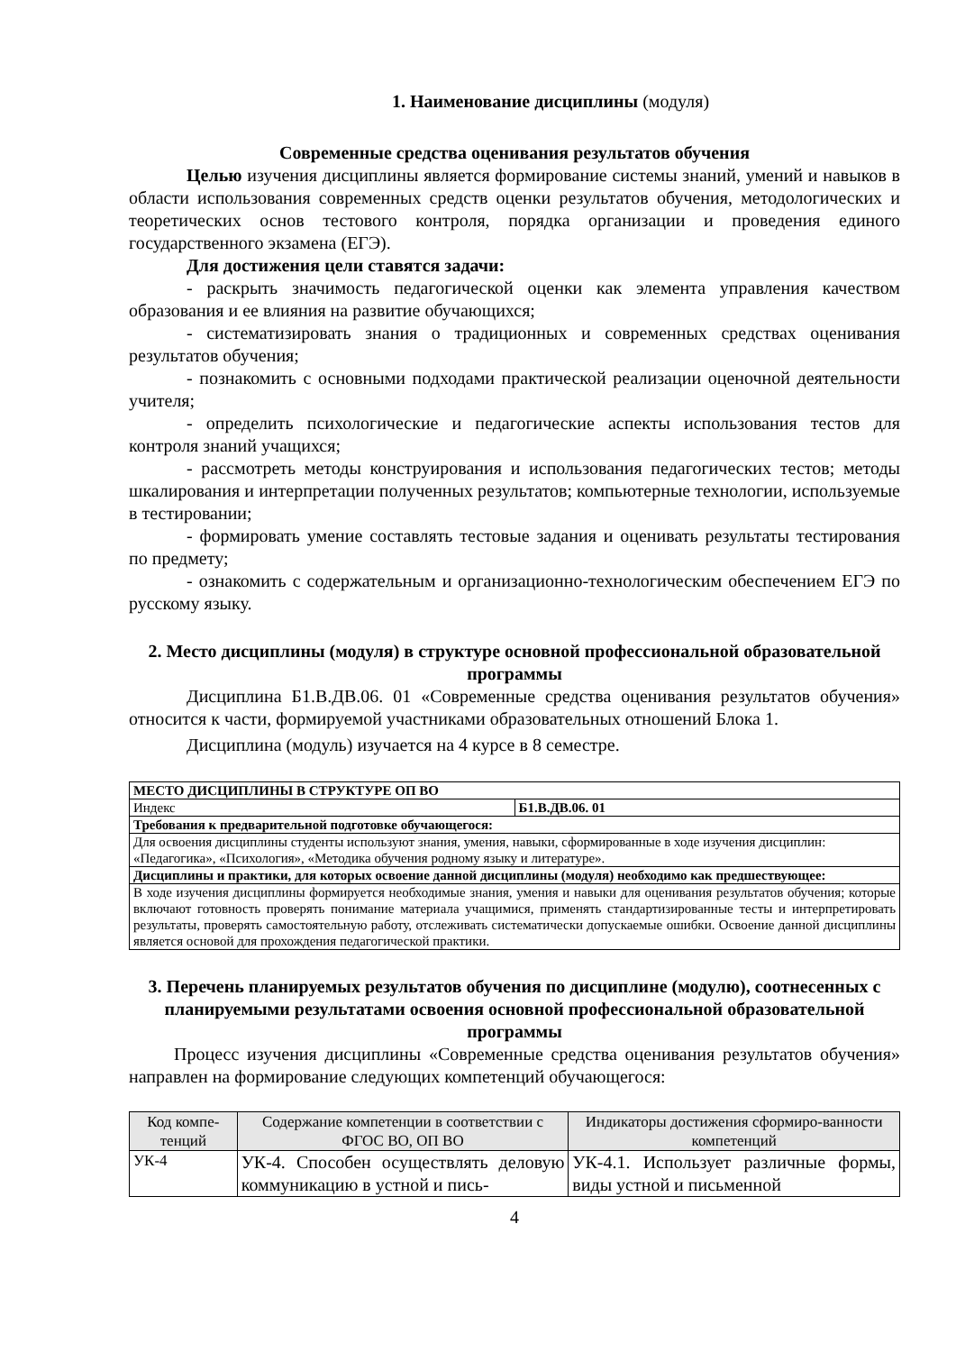1. Наименование дисциплины (модуля)
Современные средства оценивания результатов обучения
Целью изучения дисциплины является формирование системы знаний, умений и навыков в области использования современных средств оценки результатов обучения, методологических и теоретических основ тестового контроля, порядка организации и проведения единого государственного экзамена (ЕГЭ).
Для достижения цели ставятся задачи:
- раскрыть значимость педагогической оценки как элемента управления качеством образования и ее влияния на развитие обучающихся;
- систематизировать знания о традиционных и современных средствах оценивания результатов обучения;
- познакомить с основными подходами практической реализации оценочной деятельности учителя;
- определить психологические и педагогические аспекты использования тестов для контроля знаний учащихся;
- рассмотреть методы конструирования и использования педагогических тестов; методы шкалирования и интерпретации полученных результатов; компьютерные технологии, используемые в тестировании;
- формировать умение составлять тестовые задания и оценивать результаты тестирования по предмету;
- ознакомить с содержательным и организационно-технологическим обеспечением ЕГЭ по русскому языку.
2. Место дисциплины (модуля) в структуре основной профессиональной образовательной программы
Дисциплина Б1.В.ДВ.06. 01 «Современные средства оценивания результатов обучения» относится к части, формируемой участниками образовательных отношений Блока 1.
Дисциплина (модуль) изучается на 4 курсе в 8 семестре.
| МЕСТО ДИСЦИПЛИНЫ В СТРУКТУРЕ ОП ВО | |
| --- | --- |
| Индекс | Б1.В.ДВ.06. 01 |
| Требования к предварительной подготовке обучающегося: | |
| Для освоения дисциплины студенты используют знания, умения, навыки, сформированные в ходе изучения дисциплин: «Педагогика», «Психология», «Методика обучения родному языку и литературе». | |
| Дисциплины и практики, для которых освоение данной дисциплины (модуля) необходимо как предшествующее: | |
| В ходе изучения дисциплины формируется необходимые знания, умения и навыки для оценивания результатов обучения; которые включают готовность проверять понимание материала учащимися, применять стандартизированные тесты и интерпретировать результаты, проверять самостоятельную работу, отслеживать систематически допускаемые ошибки. Освоение данной дисциплины является основой для прохождения педагогической практики. | |
3. Перечень планируемых результатов обучения по дисциплине (модулю), соотнесенных с планируемыми результатами освоения основной профессиональной образовательной программы
Процесс изучения дисциплины «Современные средства оценивания результатов обучения» направлен на формирование следующих компетенций обучающегося:
| Код компе-тенций | Содержание компетенции в соответствии с ФГОС ВО, ОП ВО | Индикаторы достижения сформиро-ванности компетенций |
| --- | --- | --- |
| УК-4 | УК-4. Способен осуществлять деловую коммуникацию в устной и пись- | УК-4.1. Использует различные формы, виды устной и письменной |
4